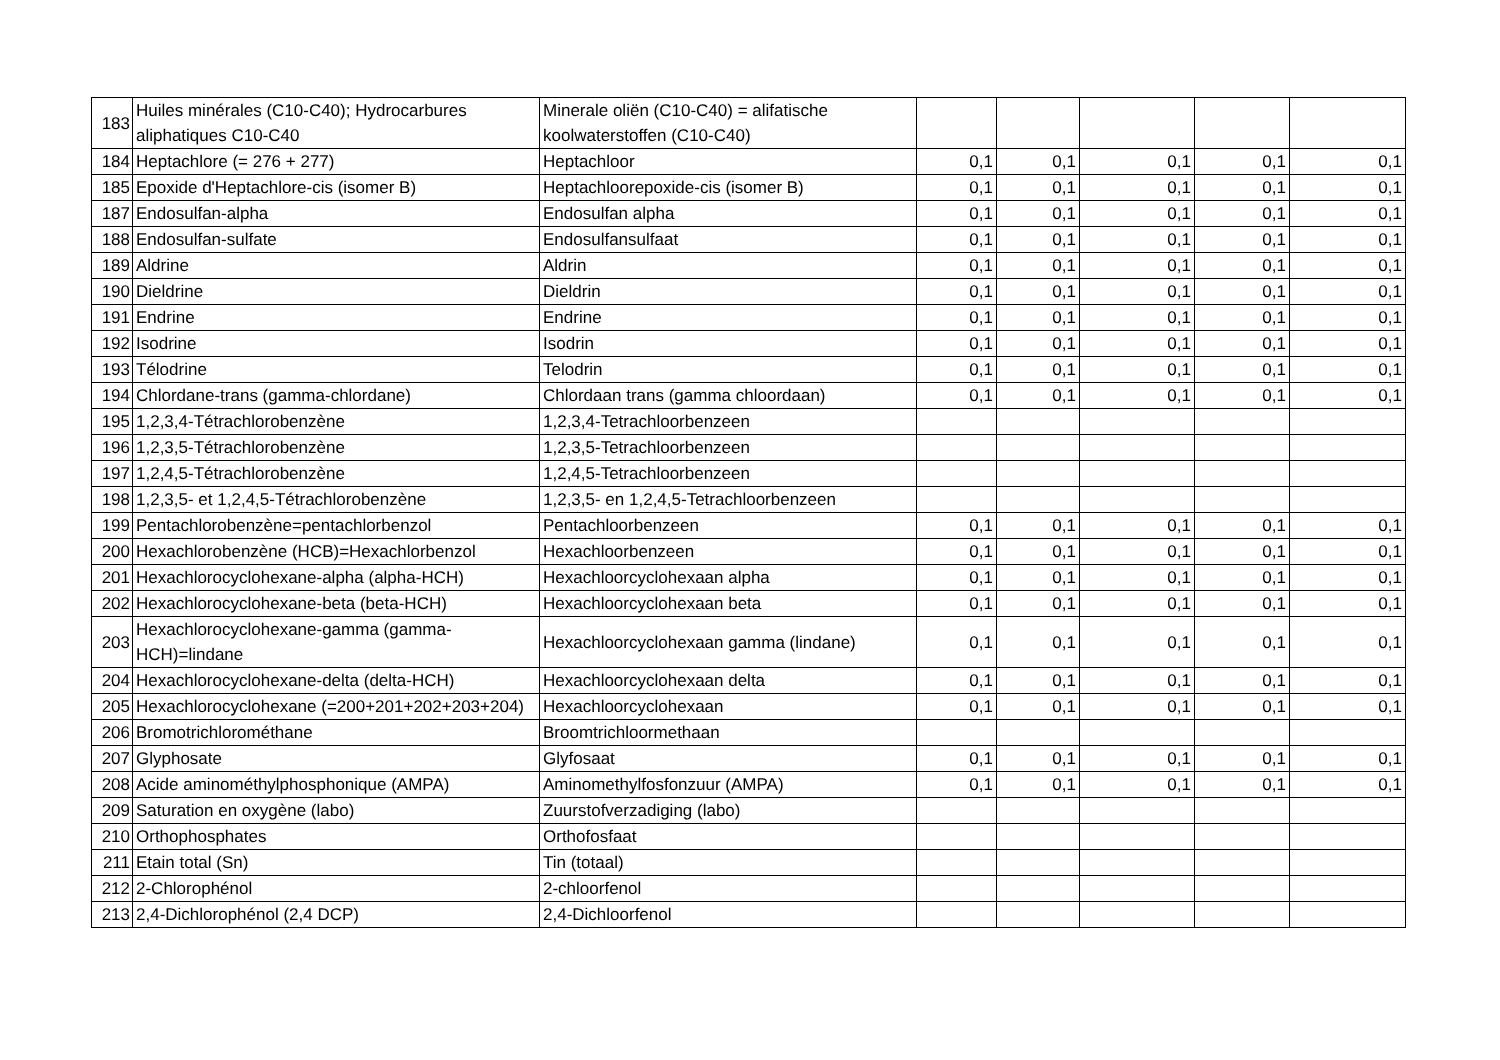| 183 | Huiles minérales (C10-C40); Hydrocarbures aliphatiques C10-C40 | Minerale oliën (C10-C40) = alifatische koolwaterstoffen (C10-C40) | | | | | |
| 184 | Heptachlore (= 276 + 277) | Heptachloor | 0,1 | 0,1 | 0,1 | 0,1 | 0,1 |
| 185 | Epoxide d'Heptachlore-cis (isomer B) | Heptachloorepoxide-cis (isomer B) | 0,1 | 0,1 | 0,1 | 0,1 | 0,1 |
| 187 | Endosulfan-alpha | Endosulfan alpha | 0,1 | 0,1 | 0,1 | 0,1 | 0,1 |
| 188 | Endosulfan-sulfate | Endosulfansulfaat | 0,1 | 0,1 | 0,1 | 0,1 | 0,1 |
| 189 | Aldrine | Aldrin | 0,1 | 0,1 | 0,1 | 0,1 | 0,1 |
| 190 | Dieldrine | Dieldrin | 0,1 | 0,1 | 0,1 | 0,1 | 0,1 |
| 191 | Endrine | Endrine | 0,1 | 0,1 | 0,1 | 0,1 | 0,1 |
| 192 | Isodrine | Isodrin | 0,1 | 0,1 | 0,1 | 0,1 | 0,1 |
| 193 | Télodrine | Telodrin | 0,1 | 0,1 | 0,1 | 0,1 | 0,1 |
| 194 | Chlordane-trans (gamma-chlordane) | Chlordaan trans (gamma chloordaan) | 0,1 | 0,1 | 0,1 | 0,1 | 0,1 |
| 195 | 1,2,3,4-Tétrachlorobenzène | 1,2,3,4-Tetrachloorbenzeen | | | | | |
| 196 | 1,2,3,5-Tétrachlorobenzène | 1,2,3,5-Tetrachloorbenzeen | | | | | |
| 197 | 1,2,4,5-Tétrachlorobenzène | 1,2,4,5-Tetrachloorbenzeen | | | | | |
| 198 | 1,2,3,5- et 1,2,4,5-Tétrachlorobenzène | 1,2,3,5- en 1,2,4,5-Tetrachloorbenzeen | | | | | |
| 199 | Pentachlorobenzène=pentachlorbenzol | Pentachloorbenzeen | 0,1 | 0,1 | 0,1 | 0,1 | 0,1 |
| 200 | Hexachlorobenzène (HCB)=Hexachlorbenzol | Hexachloorbenzeen | 0,1 | 0,1 | 0,1 | 0,1 | 0,1 |
| 201 | Hexachlorocyclohexane-alpha (alpha-HCH) | Hexachloorcyclohexaan alpha | 0,1 | 0,1 | 0,1 | 0,1 | 0,1 |
| 202 | Hexachlorocyclohexane-beta (beta-HCH) | Hexachloorcyclohexaan beta | 0,1 | 0,1 | 0,1 | 0,1 | 0,1 |
| 203 | Hexachlorocyclohexane-gamma (gamma-HCH)=lindane | Hexachloorcyclohexaan gamma (lindane) | 0,1 | 0,1 | 0,1 | 0,1 | 0,1 |
| 204 | Hexachlorocyclohexane-delta (delta-HCH) | Hexachloorcyclohexaan delta | 0,1 | 0,1 | 0,1 | 0,1 | 0,1 |
| 205 | Hexachlorocyclohexane (=200+201+202+203+204) | Hexachloorcyclohexaan | 0,1 | 0,1 | 0,1 | 0,1 | 0,1 |
| 206 | Bromotrichlorométhane | Broomtrichloormethaan | | | | | |
| 207 | Glyphosate | Glyfosaat | 0,1 | 0,1 | 0,1 | 0,1 | 0,1 |
| 208 | Acide aminométhylphosphonique (AMPA) | Aminomethylfosfonzuur (AMPA) | 0,1 | 0,1 | 0,1 | 0,1 | 0,1 |
| 209 | Saturation en oxygène (labo) | Zuurstofverzadiging (labo) | | | | | |
| 210 | Orthophosphates | Orthofosfaat | | | | | |
| 211 | Etain total (Sn) | Tin (totaal) | | | | | |
| 212 | 2-Chlorophénol | 2-chloorfenol | | | | | |
| 213 | 2,4-Dichlorophénol (2,4 DCP) | 2,4-Dichloorfenol | | | | | |